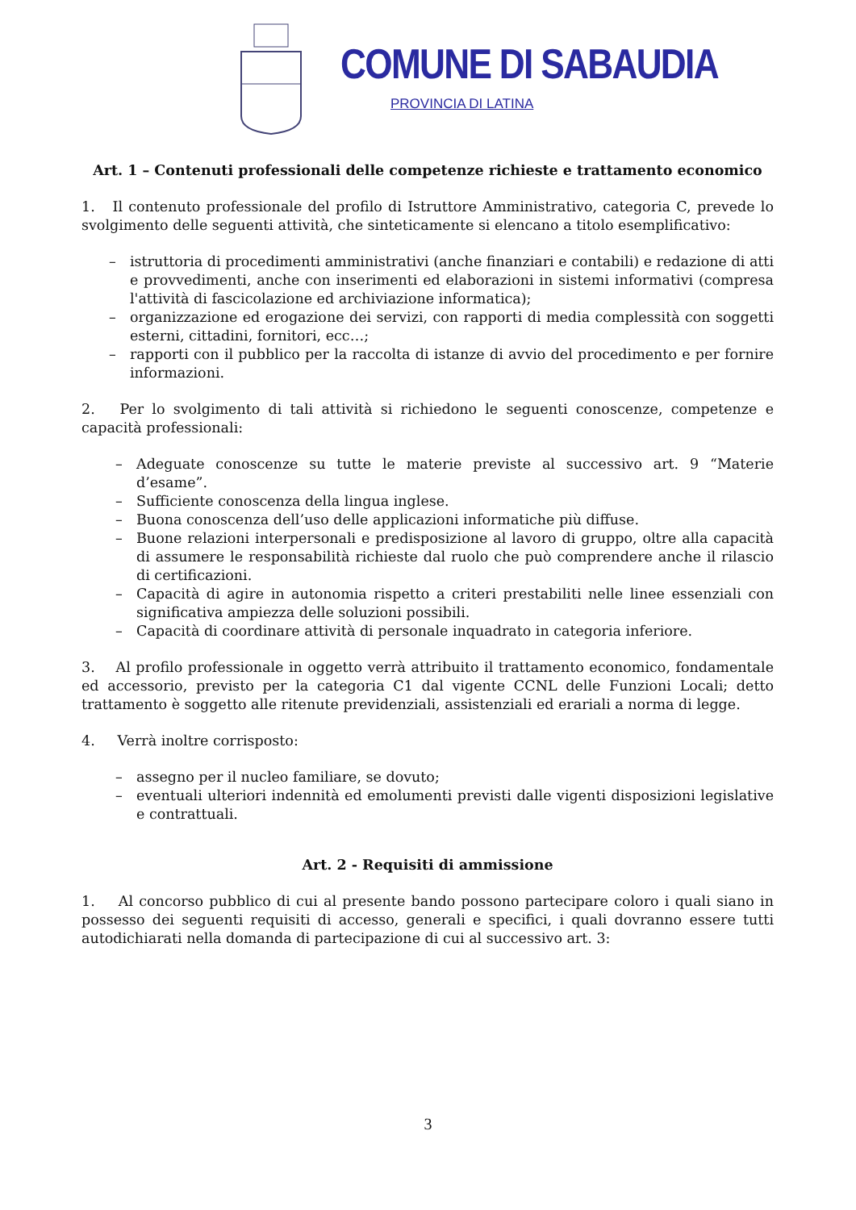COMUNE DI SABAUDIA
PROVINCIA DI LATINA
Art. 1 – Contenuti professionali delle competenze richieste e trattamento economico
1. Il contenuto professionale del profilo di Istruttore Amministrativo, categoria C, prevede lo svolgimento delle seguenti attività, che sinteticamente si elencano a titolo esemplificativo:
– istruttoria di procedimenti amministrativi (anche finanziari e contabili) e redazione di atti e provvedimenti, anche con inserimenti ed elaborazioni in sistemi informativi (compresa l'attività di fascicolazione ed archiviazione informatica);
– organizzazione ed erogazione dei servizi, con rapporti di media complessità con soggetti esterni, cittadini, fornitori, ecc…;
– rapporti con il pubblico per la raccolta di istanze di avvio del procedimento e per fornire informazioni.
2. Per lo svolgimento di tali attività si richiedono le seguenti conoscenze, competenze e capacità professionali:
– Adeguate conoscenze su tutte le materie previste al successivo art. 9 “Materie d’esame”.
– Sufficiente conoscenza della lingua inglese.
– Buona conoscenza dell’uso delle applicazioni informatiche più diffuse.
– Buone relazioni interpersonali e predisposizione al lavoro di gruppo, oltre alla capacità di assumere le responsabilità richieste dal ruolo che può comprendere anche il rilascio di certificazioni.
– Capacità di agire in autonomia rispetto a criteri prestabiliti nelle linee essenziali con significativa ampiezza delle soluzioni possibili.
– Capacità di coordinare attività di personale inquadrato in categoria inferiore.
3. Al profilo professionale in oggetto verrà attribuito il trattamento economico, fondamentale ed accessorio, previsto per la categoria C1 dal vigente CCNL delle Funzioni Locali; detto trattamento è soggetto alle ritenute previdenziali, assistenziali ed erariali a norma di legge.
4. Verrà inoltre corrisposto:
– assegno per il nucleo familiare, se dovuto;
– eventuali ulteriori indennità ed emolumenti previsti dalle vigenti disposizioni legislative e contrattuali.
Art. 2 - Requisiti di ammissione
1. Al concorso pubblico di cui al presente bando possono partecipare coloro i quali siano in possesso dei seguenti requisiti di accesso, generali e specifici, i quali dovranno essere tutti autodichiarati nella domanda di partecipazione di cui al successivo art. 3:
3